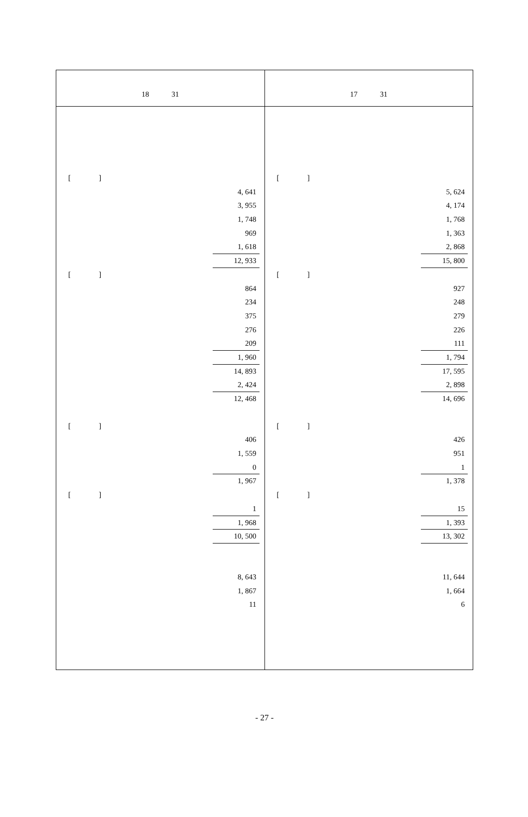| 18 31 | 17 31 |
| [ ] 4, 641 3, 955 1, 748 969 1, 618 12, 933 [ ] 864 234 375 276 209 1, 960 14, 893 2, 424 12, 468 [ ] 406 1, 559 0 1, 967 [ ] 1 1, 968 10, 500 8, 643 1, 867 11 | [ ] 5, 624 4, 174 1, 768 1, 363 2, 868 15, 800 [ ] 927 248 279 226 111 1, 794 17, 595 2, 898 14, 696 [ ] 426 951 1 1, 378 [ ] 15 1, 393 13, 302 11, 644 1, 664 6 |
- 27 -